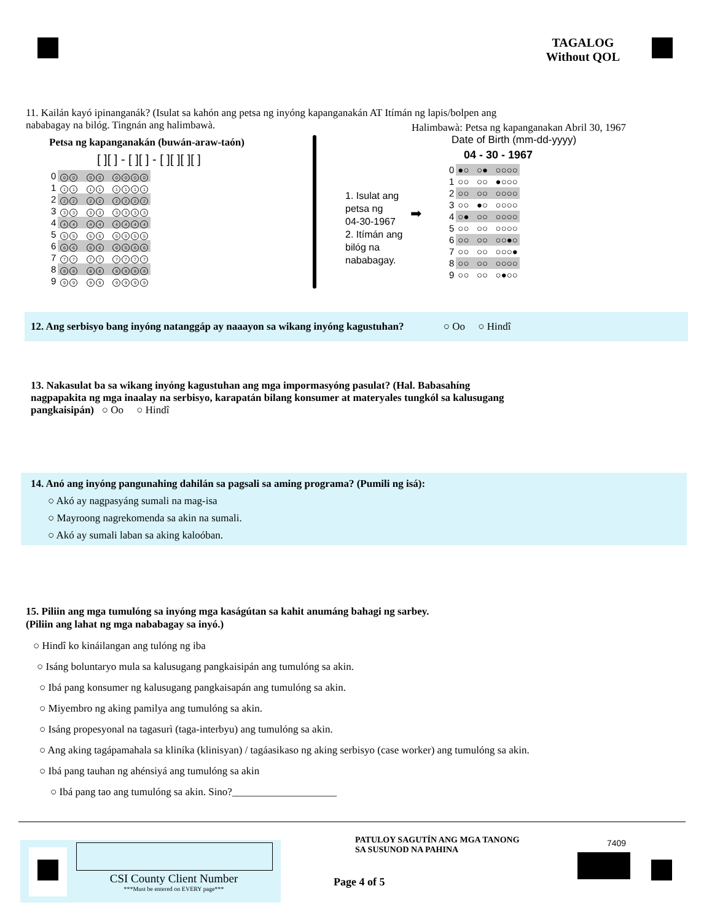TAGALOG
Without QOL
11. Kailán kayó ipinanganák? (Isulat sa kahón ang petsa ng inyóng kapanganakán AT Itímán ng lapis/bolpen ang nababagay na bilóg. Tingnán ang halimbawà.
Petsa ng kapanganakán (buwán-araw-taón)
[ ][ ] - [ ][ ] - [ ][ ][ ][ ]
| 0 | 0 0 0 0 0 0 0 0 |
| 1 | 1 1 1 1 1 1 1 1 |
| 2 | 2 2 2 2 2 2 2 2 |
| 3 | 3 3 3 3 3 3 3 3 |
| 4 | 4 4 4 4 4 4 4 4 |
| 5 | 5 5 5 5 5 5 5 5 |
| 6 | 6 6 6 6 6 6 6 6 |
| 7 | 7 7 7 7 7 7 7 7 |
| 8 | 8 8 8 8 8 8 8 8 |
| 9 | 9 9 9 9 9 9 9 9 |
1. Isulat ang
petsa ng
04-30-1967
2. Itímán ang
bilóg na
nababagay.
➡
Halimbawà: Petsa ng kapanganakan Abril 30, 1967
Date of Birth (mm-dd-yyyy)
04 - 30 - 1967
| 0 | ●○ ○● ○○○○ |
| 1 | ○○ ○○ ●○○○ |
| 2 | ○○ ○○ ○○○○ |
| 3 | ○○ ●○ ○○○○ |
| 4 | ○● ○○ ○○○○ |
| 5 | ○○ ○○ ○○○○ |
| 6 | ○○ ○○ ○○●○ |
| 7 | ○○ ○○ ○○○● |
| 8 | ○○ ○○ ○○○○ |
| 9 | ○○ ○○ ○●○○ |
12. Ang serbisyo bang inyóng natanggáp ay naaayon sa wikang inyóng kagustuhan? ○ Oo ○ Hindî
13. Nakasulat ba sa wikang inyóng kagustuhan ang mga impormasyóng pasulat? (Hal. Babasahíng nagpapakita ng mga inaalay na serbisyo, karapatán bilang konsumer at materyales tungkól sa kalusugang pangkaisipán) ○ Oo ○ Hindî
14. Anó ang inyóng pangunahing dahilán sa pagsali sa aming programa? (Pumili ng isá):
○ Akó ay nagpasyáng sumali na mag-isa
○ Mayroong nagrekomenda sa akin na sumali.
○ Akó ay sumali laban sa aking kaloóban.
15. Piliin ang mga tumulóng sa inyóng mga kaságútan sa kahit anumáng bahagi ng sarbey.
(Piliin ang lahat ng mga nababagay sa inyó.)
○ Hindî ko kináilangan ang tulóng ng iba
○ Isáng boluntaryo mula sa kalusugang pangkaisipán ang tumulóng sa akin.
○ Ibá pang konsumer ng kalusugang pangkaisapán ang tumulóng sa akin.
○ Miyembro ng aking pamilya ang tumulóng sa akin.
○ Isáng propesyonal na tagasurì (taga-interbyu) ang tumulóng sa akin.
○ Ang aking tagápamahala sa kliníka (klinisyan) / tagáasikaso ng aking serbisyo (case worker) ang tumulóng sa akin.
○ Ibá pang tauhan ng ahénsiyá ang tumulóng sa akin
○ Ibá pang tao ang tumulóng sa akin. Sino?____________________
CSI County Client Number
***Must be entered on EVERY page***
PATULOY SAGUTÍN ANG MGA TANONG
SA SUSUNOD NA PAHINA
Page 4 of 5
7409